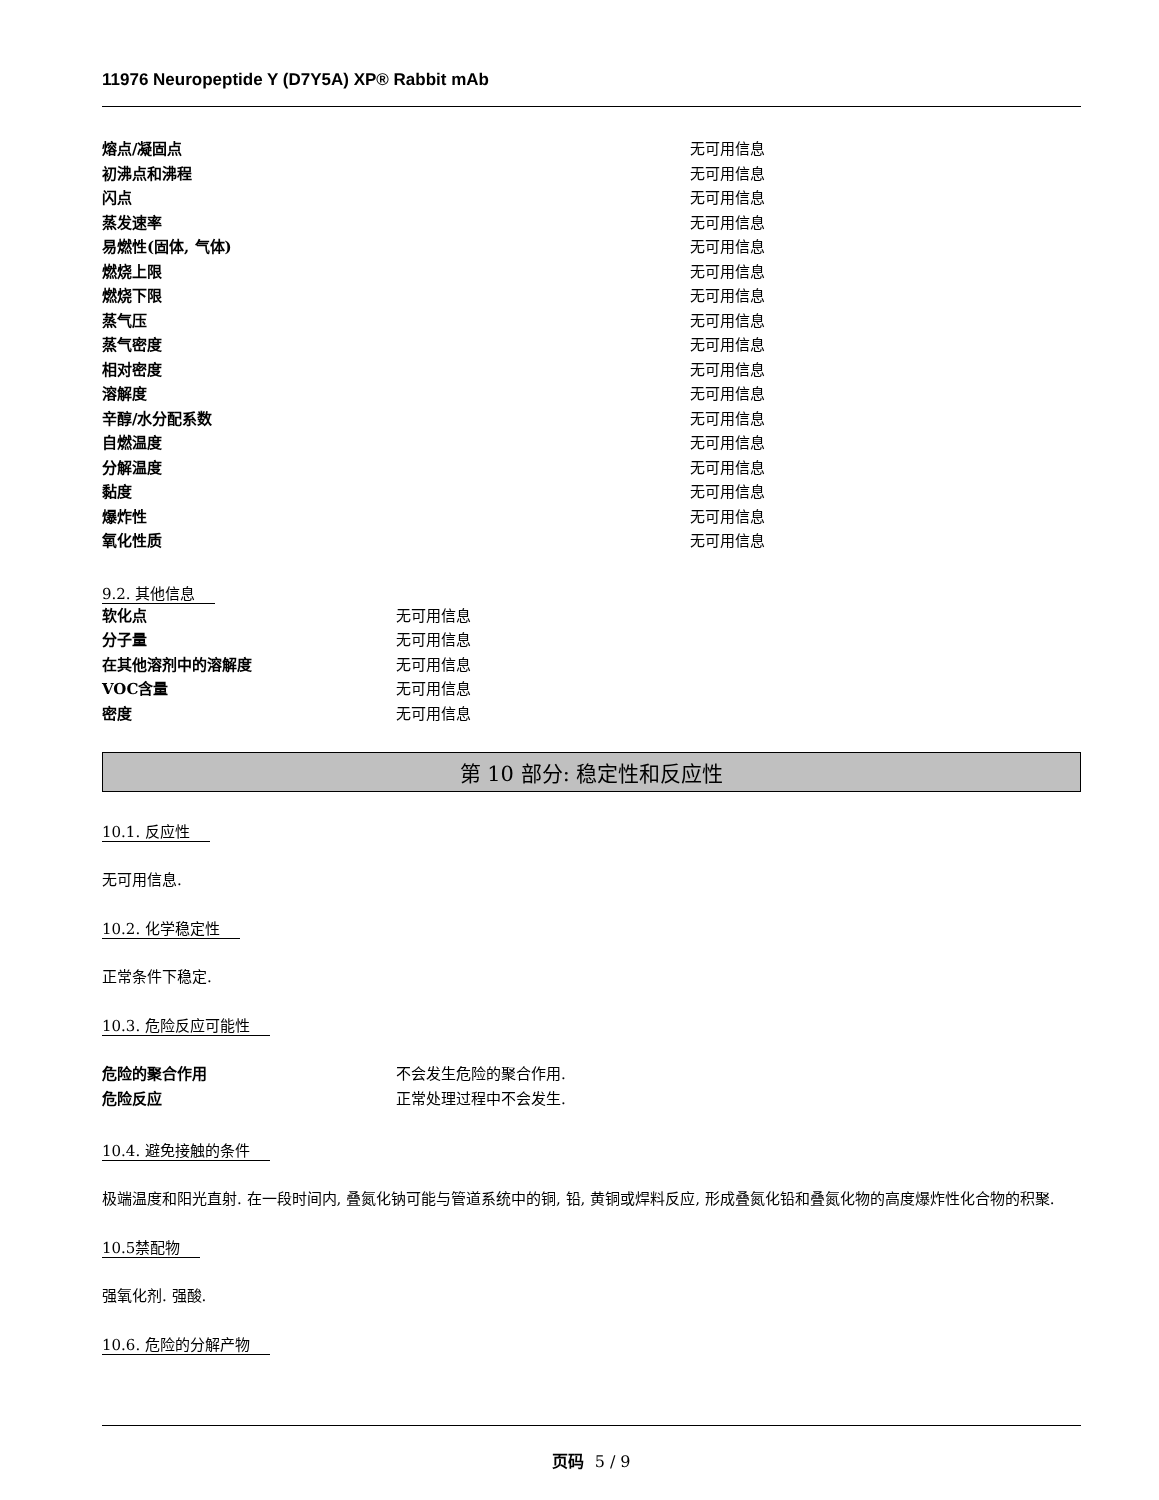11976 Neuropeptide Y (D7Y5A) XP® Rabbit mAb
| 熔点/凝固点 | 无可用信息 |
| 初沸点和沸程 | 无可用信息 |
| 闪点 | 无可用信息 |
| 蒸发速率 | 无可用信息 |
| 易燃性(固体, 气体) | 无可用信息 |
| 燃烧上限 | 无可用信息 |
| 燃烧下限 | 无可用信息 |
| 蒸气压 | 无可用信息 |
| 蒸气密度 | 无可用信息 |
| 相对密度 | 无可用信息 |
| 溶解度 | 无可用信息 |
| 辛醇/水分配系数 | 无可用信息 |
| 自燃温度 | 无可用信息 |
| 分解温度 | 无可用信息 |
| 黏度 | 无可用信息 |
| 爆炸性 | 无可用信息 |
| 氧化性质 | 无可用信息 |
9.2. 其他信息
| 软化点 | 无可用信息 |
| 分子量 | 无可用信息 |
| 在其他溶剂中的溶解度 | 无可用信息 |
| VOC含量 | 无可用信息 |
| 密度 | 无可用信息 |
第 10 部分: 稳定性和反应性
10.1. 反应性
无可用信息.
10.2. 化学稳定性
正常条件下稳定.
10.3. 危险反应可能性
| 危险的聚合作用 | 不会发生危险的聚合作用. |
| 危险反应 | 正常处理过程中不会发生. |
10.4. 避免接触的条件
极端温度和阳光直射. 在一段时间内, 叠氮化钠可能与管道系统中的铜, 铅, 黄铜或焊料反应, 形成叠氮化铅和叠氮化物的高度爆炸性化合物的积聚.
10.5禁配物
强氧化剂. 强酸.
10.6. 危险的分解产物
页码 5 / 9